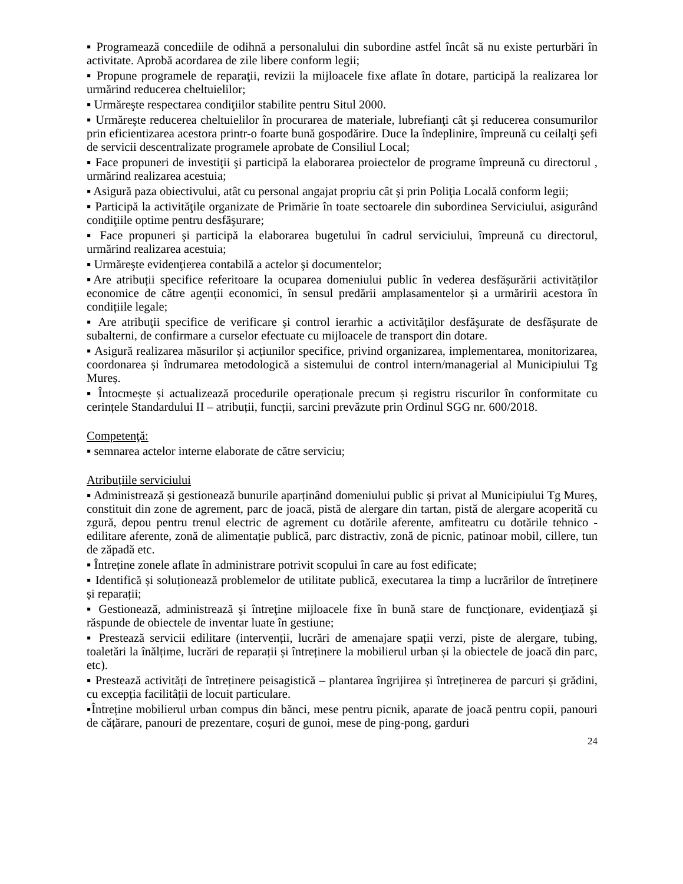▪ Programează concediile de odihnă a personalului din subordine astfel încât să nu existe perturbări în activitate. Aprobă acordarea de zile libere conform legii;
▪ Propune programele de reparaţii, revizii la mijloacele fixe aflate în dotare, participă la realizarea lor urmărind reducerea cheltuielilor;
▪ Urmăreşte respectarea condiţiilor stabilite pentru Situl 2000.
▪ Urmăreşte reducerea cheltuielilor în procurarea de materiale, lubrefianţi cât şi reducerea consumurilor prin eficientizarea acestora printr-o foarte bună gospodărire. Duce la îndeplinire, împreună cu ceilalţi şefi de servicii descentralizate programele aprobate de Consiliul Local;
▪ Face propuneri de investiţii şi participă la elaborarea proiectelor de programe împreună cu directorul , urmărind realizarea acestuia;
▪ Asigură paza obiectivului, atât cu personal angajat propriu cât şi prin Poliţia Locală conform legii;
▪ Participă la activităţile organizate de Primărie în toate sectoarele din subordinea Serviciului, asigurând condiţiile optime pentru desfăşurare;
▪ Face propuneri şi participă la elaborarea bugetului în cadrul serviciului, împreună cu directorul, urmărind realizarea acestuia;
▪ Urmăreşte evidenţierea contabilă a actelor şi documentelor;
▪Are atribuții specifice referitoare la ocuparea domeniului public în vederea desfășurării activităților economice de către agenții economici, în sensul predării amplasamentelor și a urmăririi acestora în condițiile legale;
▪ Are atribuţii specifice de verificare şi control ierarhic a activităţilor desfăşurate de desfăşurate de subalterni, de confirmare a curselor efectuate cu mijloacele de transport din dotare.
▪ Asigură realizarea măsurilor și acțiunilor specifice, privind organizarea, implementarea, monitorizarea, coordonarea și îndrumarea metodologică a sistemului de control intern/managerial al Municipiului Tg Mureș.
▪ Întocmește și actualizează procedurile operaționale precum și registru riscurilor în conformitate cu cerințele Standardului II – atribuții, funcții, sarcini prevăzute prin Ordinul SGG nr. 600/2018.
Competenţă:
▪ semnarea actelor interne elaborate de către serviciu;
Atribuțiile serviciului
▪ Administrează și gestionează bunurile aparținând domeniului public și privat al Municipiului Tg Mureș, constituit din zone de agrement, parc de joacă, pistă de alergare din tartan, pistă de alergare acoperită cu zgură, depou pentru trenul electric de agrement cu dotările aferente, amfiteatru cu dotările tehnico - edilitare aferente, zonă de alimentație publică, parc distractiv, zonă de picnic, patinoar mobil, cillere, tun de zăpadă etc.
▪ Întreține zonele aflate în administrare potrivit scopului în care au fost edificate;
▪ Identifică și soluționează problemelor de utilitate publică, executarea la timp a lucrărilor de întreținere și reparații;
▪ Gestionează, administrează şi întreţine mijloacele fixe în bună stare de funcţionare, evidenţiază şi răspunde de obiectele de inventar luate în gestiune;
▪ Prestează servicii edilitare (intervenții, lucrări de amenajare spații verzi, piste de alergare, tubing, toaletări la înălțime, lucrări de reparații și întreținere la mobilierul urban și la obiectele de joacă din parc, etc).
▪ Prestează activități de întreținere peisagistică – plantarea îngrijirea și întreținerea de parcuri și grădini, cu excepția facilitâții de locuit particulare.
▪Întreține mobilierul urban compus din bănci, mese pentru picnik, aparate de joacă pentru copii, panouri de cățărare, panouri de prezentare, coșuri de gunoi, mese de ping-pong, garduri
24